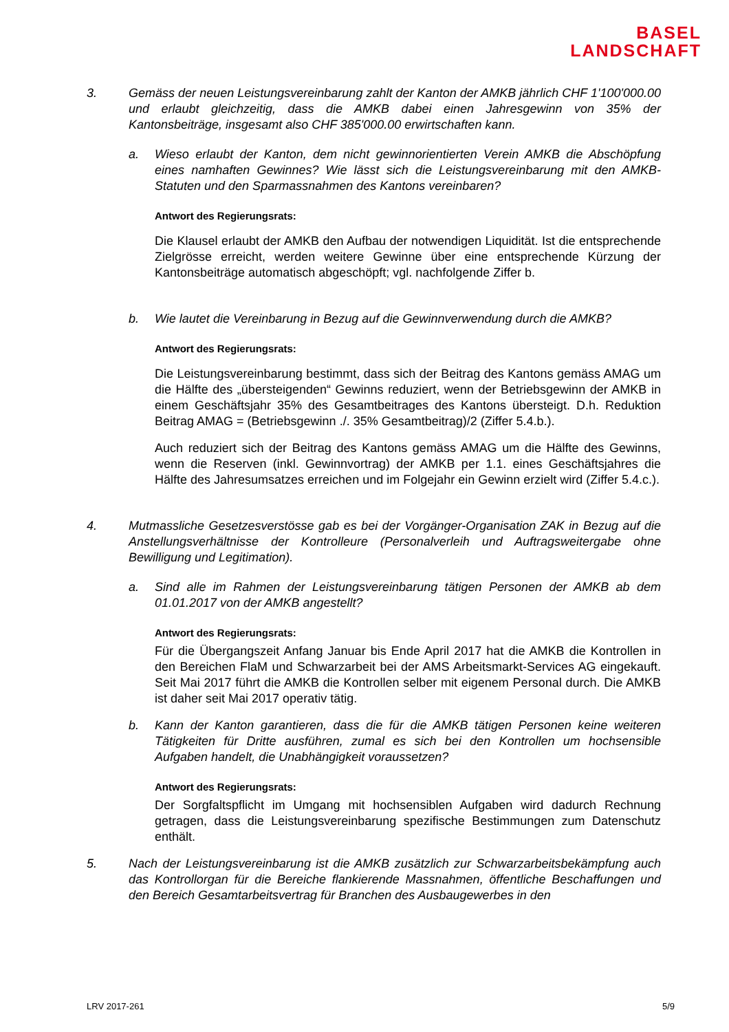BASEL
LANDSCHAFT
3. Gemäss der neuen Leistungsvereinbarung zahlt der Kanton der AMKB jährlich CHF 1'100'000.00 und erlaubt gleichzeitig, dass die AMKB dabei einen Jahresgewinn von 35% der Kantonsbeiträge, insgesamt also CHF 385'000.00 erwirtschaften kann.
a. Wieso erlaubt der Kanton, dem nicht gewinnorientierten Verein AMKB die Abschöpfung eines namhaften Gewinnes? Wie lässt sich die Leistungsvereinbarung mit den AMKB-Statuten und den Sparmassnahmen des Kantons vereinbaren?
Antwort des Regierungsrats:
Die Klausel erlaubt der AMKB den Aufbau der notwendigen Liquidität. Ist die entsprechende Zielgrösse erreicht, werden weitere Gewinne über eine entsprechende Kürzung der Kantonsbeiträge automatisch abgeschöpft; vgl. nachfolgende Ziffer b.
b. Wie lautet die Vereinbarung in Bezug auf die Gewinnverwendung durch die AMKB?
Antwort des Regierungsrats:
Die Leistungsvereinbarung bestimmt, dass sich der Beitrag des Kantons gemäss AMAG um die Hälfte des „übersteigenden“ Gewinns reduziert, wenn der Betriebsgewinn der AMKB in einem Geschäftsjahr 35% des Gesamtbeitrages des Kantons übersteigt. D.h. Reduktion Beitrag AMAG = (Betriebsgewinn ./. 35% Gesamtbeitrag)/2 (Ziffer 5.4.b.).
Auch reduziert sich der Beitrag des Kantons gemäss AMAG um die Hälfte des Gewinns, wenn die Reserven (inkl. Gewinnvortrag) der AMKB per 1.1. eines Geschäftsjahres die Hälfte des Jahresumsatzes erreichen und im Folgejahr ein Gewinn erzielt wird (Ziffer 5.4.c.).
4. Mutmassliche Gesetzesverstösse gab es bei der Vorgänger-Organisation ZAK in Bezug auf die Anstellungsverhältnisse der Kontrolleure (Personalverleih und Auftragsweitergabe ohne Bewilligung und Legitimation).
a. Sind alle im Rahmen der Leistungsvereinbarung tätigen Personen der AMKB ab dem 01.01.2017 von der AMKB angestellt?
Antwort des Regierungsrats:
Für die Übergangszeit Anfang Januar bis Ende April 2017 hat die AMKB die Kontrollen in den Bereichen FlaM und Schwarzarbeit bei der AMS Arbeitsmarkt-Services AG eingekauft. Seit Mai 2017 führt die AMKB die Kontrollen selber mit eigenem Personal durch. Die AMKB ist daher seit Mai 2017 operativ tätig.
b. Kann der Kanton garantieren, dass die für die AMKB tätigen Personen keine weiteren Tätigkeiten für Dritte ausführen, zumal es sich bei den Kontrollen um hochsensible Aufgaben handelt, die Unabhängigkeit voraussetzen?
Antwort des Regierungsrats:
Der Sorgfaltspflicht im Umgang mit hochsensiblen Aufgaben wird dadurch Rechnung getragen, dass die Leistungsvereinbarung spezifische Bestimmungen zum Datenschutz enthält.
5. Nach der Leistungsvereinbarung ist die AMKB zusätzlich zur Schwarzarbeitsbekämpfung auch das Kontrollorgan für die Bereiche flankierende Massnahmen, öffentliche Beschaffungen und den Bereich Gesamtarbeitsvertrag für Branchen des Ausbaugewerbes in den
LRV 2017-261 5/9